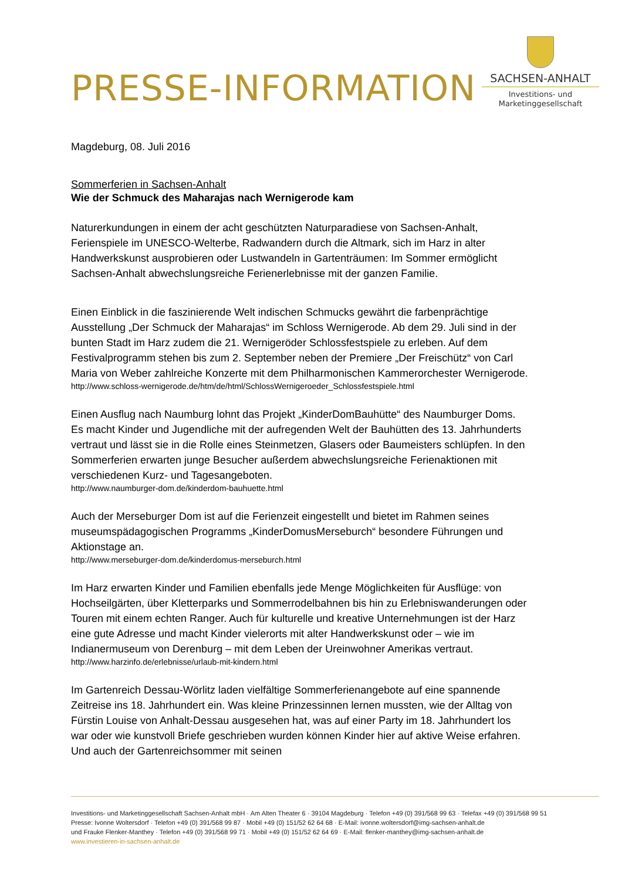PRESSE-INFORMATION
SACHSEN-ANHALT
Investitions- und
Marketinggesellschaft
Magdeburg, 08. Juli 2016
Sommerferien in Sachsen-Anhalt
Wie der Schmuck des Maharajas nach Wernigerode kam
Naturerkundungen in einem der acht geschützten Naturparadiese von Sachsen-Anhalt, Ferienspiele im UNESCO-Welterbe, Radwandern durch die Altmark, sich im Harz in alter Handwerkskunst ausprobieren oder Lustwandeln in Gartenträumen: Im Sommer ermöglicht Sachsen-Anhalt abwechslungsreiche Ferienerlebnisse mit der ganzen Familie.
Einen Einblick in die faszinierende Welt indischen Schmucks gewährt die farbenprächtige Ausstellung „Der Schmuck der Maharajas“ im Schloss Wernigerode. Ab dem 29. Juli sind in der bunten Stadt im Harz zudem die 21. Wernigeröder Schlossfestspiele zu erleben. Auf dem Festivalprogramm stehen bis zum 2. September neben der Premiere „Der Freischütz“ von Carl Maria von Weber zahlreiche Konzerte mit dem Philharmonischen Kammerorchester Wernigerode.
http://www.schloss-wernigerode.de/htm/de/html/SchlossWernigeroeder_Schlossfestspiele.html
Einen Ausflug nach Naumburg lohnt das Projekt „KinderDomBauhütte“ des Naumburger Doms. Es macht Kinder und Jugendliche mit der aufregenden Welt der Bauhütten des 13. Jahrhunderts vertraut und lässt sie in die Rolle eines Steinmetzen, Glasers oder Baumeisters schlüpfen. In den Sommerferien erwarten junge Besucher außerdem abwechslungsreiche Ferienaktionen mit verschiedenen Kurz- und Tagesangeboten.
http://www.naumburger-dom.de/kinderdom-bauhuette.html
Auch der Merseburger Dom ist auf die Ferienzeit eingestellt und bietet im Rahmen seines museumspädagogischen Programms „KinderDomusMerseburch“ besondere Führungen und Aktionstage an.
http://www.merseburger-dom.de/kinderdomus-merseburch.html
Im Harz erwarten Kinder und Familien ebenfalls jede Menge Möglichkeiten für Ausflüge: von Hochseilgärten, über Kletterparks und Sommerrodelbahnen bis hin zu Erlebniswanderungen oder Touren mit einem echten Ranger. Auch für kulturelle und kreative Unternehmungen ist der Harz eine gute Adresse und macht Kinder vielerorts mit alter Handwerkskunst oder – wie im Indianermuseum von Derenburg – mit dem Leben der Ureinwohner Amerikas vertraut.
http://www.harzinfo.de/erlebnisse/urlaub-mit-kindern.html
Im Gartenreich Dessau-Wörlitz laden vielfältige Sommerferienangebote auf eine spannende Zeitreise ins 18. Jahrhundert ein. Was kleine Prinzessinnen lernen mussten, wie der Alltag von Fürstin Louise von Anhalt-Dessau ausgesehen hat, was auf einer Party im 18. Jahrhundert los war oder wie kunstvoll Briefe geschrieben wurden können Kinder hier auf aktive Weise erfahren. Und auch der Gartenreichsommer mit seinen
Investitions- und Marketinggesellschaft Sachsen-Anhalt mbH · Am Alten Theater 6 · 39104 Magdeburg · Telefon +49 (0) 391/568 99 63 · Telefax +49 (0) 391/568 99 51
Presse: Ivonne Woltersdorf · Telefon +49 (0) 391/568 99 87 · Mobil +49 (0) 151/52 62 64 68 · E-Mail: ivonne.woltersdorf@img-sachsen-anhalt.de
und Frauke Flenker-Manthey · Telefon +49 (0) 391/568 99 71 · Mobil +49 (0) 151/52 62 64 69 · E-Mail: flenker-manthey@img-sachsen-anhalt.de
www.investieren-in-sachsen-anhalt.de